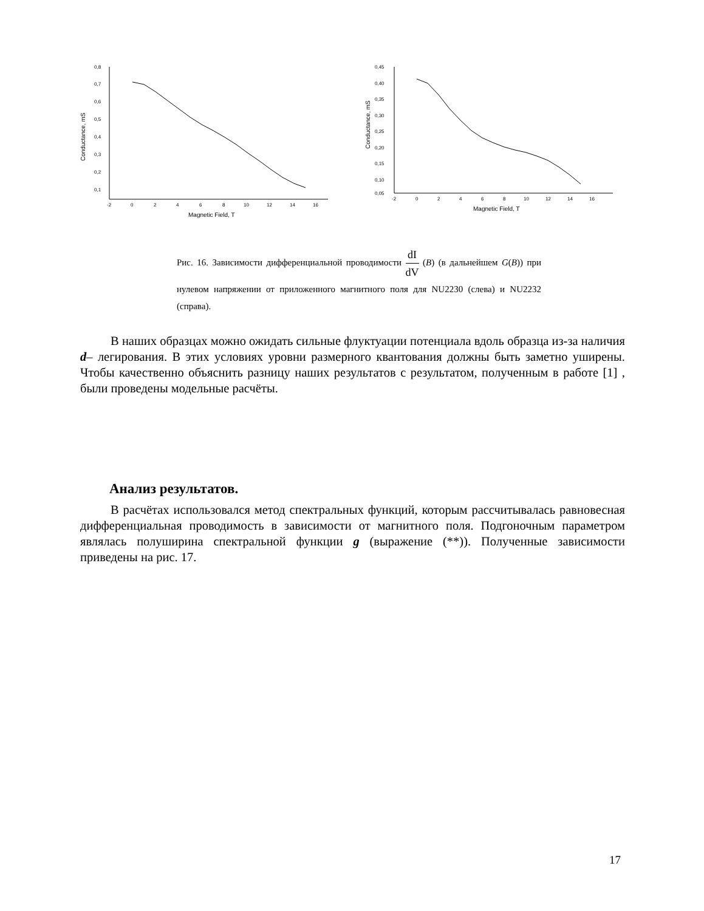Conductance, mS
0,8
0,7
0,6
0,5
0,4
0,3
0,2
0,1
-2
0
2
4
6
8
10
12
14
16
Magnetic Field, T
Conductance, mS
0,45
0,40
0,35
0,30
0,25
0,20
0,15
0,10
0,05
-2
0
2
4
6
8
10
12
14
16
Magnetic Field, T
Рис. 16. Зависимости дифференциальной проводимости dI dV (B) (в дальнейшем G(B)) при нулевом напряжении от приложенного магнитного поля для NU2230 (слева) и NU2232 (справа).
В наших образцах можно ожидать сильные флуктуации потенциала вдоль образца из-за наличия d– легирования. В этих условиях уровни размерного квантования должны быть заметно уширены. Чтобы качественно объяснить разницу наших результатов с результатом, полученным в работе [1] , были проведены модельные расчёты.
Анализ результатов.
В расчётах использовался метод спектральных функций, которым рассчитывалась равновесная дифференциальная проводимость в зависимости от магнитного поля. Подгоночным параметром являлась полуширина спектральной функции g (выражение (**)). Полученные зависимости приведены на рис. 17.
17